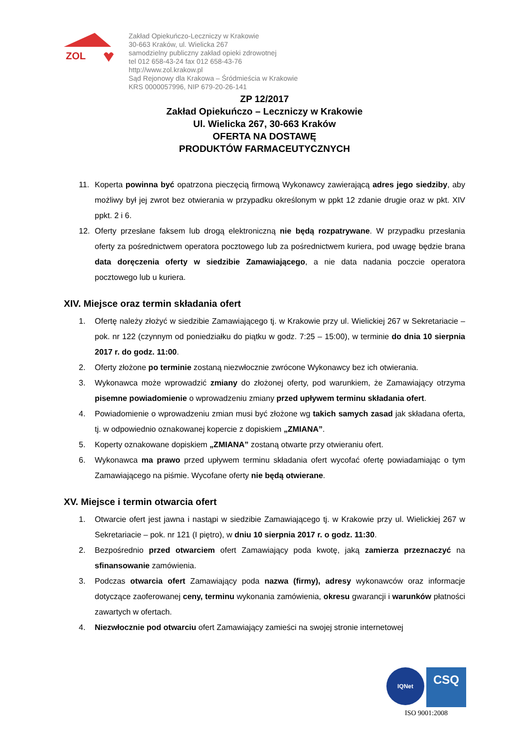ZOL
Zakład Opiekuńczo-Leczniczy w Krakowie
30-663 Kraków, ul. Wielicka 267
samodzielny publiczny zakład opieki zdrowotnej
tel 012 658-43-24 fax 012 658-43-76
http://www.zol.krakow.pl
Sąd Rejonowy dla Krakowa – Śródmieścia w Krakowie
KRS 0000057996, NIP 679-20-26-141
ZP 12/2017
Zakład Opiekuńczo – Leczniczy w Krakowie
Ul. Wielicka 267, 30-663 Kraków
OFERTA NA DOSTAWĘ
PRODUKTÓW FARMACEUTYCZNYCH
11. Koperta powinna być opatrzona pieczęcią firmową Wykonawcy zawierającą adres jego siedziby, aby możliwy był jej zwrot bez otwierania w przypadku określonym w ppkt 12 zdanie drugie oraz w pkt. XIV ppkt. 2 i 6.
12. Oferty przesłane faksem lub drogą elektroniczną nie będą rozpatrywane. W przypadku przesłania oferty za pośrednictwem operatora pocztowego lub za pośrednictwem kuriera, pod uwagę będzie brana data doręczenia oferty w siedzibie Zamawiającego, a nie data nadania poczcie operatora pocztowego lub u kuriera.
XIV. Miejsce oraz termin składania ofert
1. Ofertę należy złożyć w siedzibie Zamawiającego tj. w Krakowie przy ul. Wielickiej 267 w Sekretariacie – pok. nr 122 (czynnym od poniedziałku do piątku w godz. 7:25 – 15:00), w terminie do dnia 10 sierpnia 2017 r. do godz. 11:00.
2. Oferty złożone po terminie zostaną niezwłocznie zwrócone Wykonawcy bez ich otwierania.
3. Wykonawca może wprowadzić zmiany do złożonej oferty, pod warunkiem, że Zamawiający otrzyma pisemne powiadomienie o wprowadzeniu zmiany przed upływem terminu składania ofert.
4. Powiadomienie o wprowadzeniu zmian musi być złożone wg takich samych zasad jak składana oferta, tj. w odpowiednio oznakowanej kopercie z dopiskiem „ZMIANA”.
5. Koperty oznakowane dopiskiem „ZMIANA” zostaną otwarte przy otwieraniu ofert.
6. Wykonawca ma prawo przed upływem terminu składania ofert wycofać ofertę powiadamiając o tym Zamawiającego na piśmie. Wycofane oferty nie będą otwierane.
XV. Miejsce i termin otwarcia ofert
1. Otwarcie ofert jest jawna i nastąpi w siedzibie Zamawiającego tj. w Krakowie przy ul. Wielickiej 267 w Sekretariacie – pok. nr 121 (I piętro), w dniu 10 sierpnia 2017 r. o godz. 11:30.
2. Bezpośrednio przed otwarciem ofert Zamawiający poda kwotę, jaką zamierza przeznaczyć na sfinansowanie zamówienia.
3. Podczas otwarcia ofert Zamawiający poda nazwa (firmy), adresy wykonawców oraz informacje dotyczące zaoferowanej ceny, terminu wykonania zamówienia, okresu gwarancji i warunków płatności zawartych w ofertach.
4. Niezwłocznie pod otwarciu ofert Zamawiający zamieści na swojej stronie internetowej
IQNet
CSQ
ISO 9001:2008